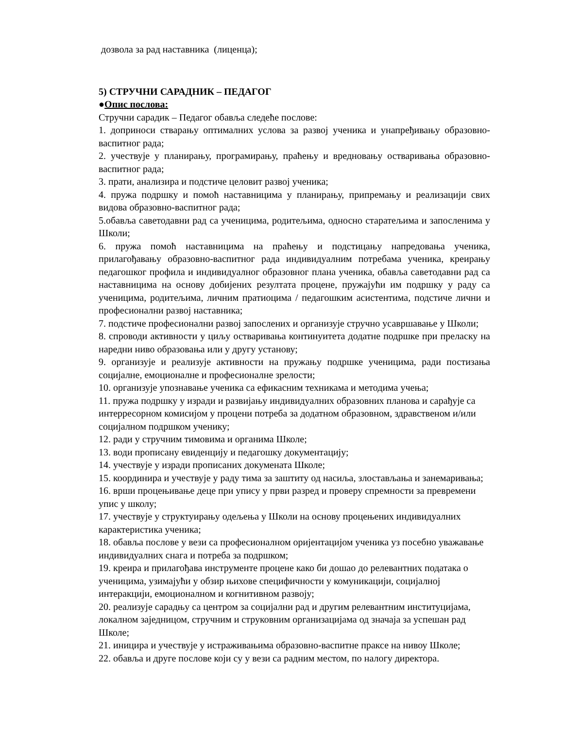дозвола за рад наставника (лиценца);
5) СТРУЧНИ САРАДНИК – ПЕДАГОГ
●Опис послова:
Стручни сарадик – Педагог обавља следеће послове:
1. доприноси стварању оптималних услова за развој ученика и унапређивању образовно-васпитног рада;
2. учествује у планирању, програмирању, праћењу и вредновању остваривања образовно-васпитног рада;
3. прати, анализира и подстиче целовит развој ученика;
4. пружа подршку и помоћ наставницима у планирању, припремању и реализацији свих видова образовно-васпитног рада;
5.обавља саветодавни рад са ученицима, родитељима, односно старатељима и запосленима у Школи;
6. пружа помоћ наставницима на праћењу и подстицању напредовања ученика, прилагођавању образовно-васпитног рада индивидуалним потребама ученика, креирању педагошког профила и индивидуалног образовног плана ученика, обавља саветодавни рад са наставницима на основу добијених резултата процене, пружајући им подршку у раду са ученицима, родитељима, личним пратиоцима / педагошким асистентима, подстиче лични и професионални развој наставника;
7. подстиче професионални развој запослених и организује стручно усавршавање у Школи;
8. спроводи активности у циљу остваривања континуитета додатне подршке при преласку на наредни ниво образовања или у другу установу;
9. организује и реализује активности на пружању подршке ученицима, ради постизања социјалне, емоционалне и професионалне зрелости;
10. организује упознавање ученика са ефикасним техникама и методима учења;
11. пружа подршку у изради и развијању индивидуалних образовних планова и сарађује са интерресорном комисијом у процени потреба за додатном образовном, здравственом и/или социјалном подршком ученику;
12. ради у стручним тимовима и органима Школе;
13. води прописану евиденцију и педагошку документацију;
14. учествује у изради прописаних докумената Школе;
15. координира и учествује у раду тима за заштиту од насиља, злостављања и занемаривања;
16. врши процењивање деце при упису у први разред и проверу спремности за превремени упис у школу;
17. учествује у структуирању одељења у Школи на основу процењених индивидуалних карактеристика ученика;
18. обавља послове у вези са професионалном оријентацијом ученика уз посебно уважавање индивидуалних снага и потреба за подршком;
19. креира и прилагођава инструменте процене како би дошао до релевантних података о ученицима, узимајући у обзир њихове специфичности у комуникацији, социјалној интеракцији, емоционалном и когнитивном развоју;
20. реализује сарадњу са центром за социјални рад и другим релевантним институцијама, локалном заједницом, стручним и струковним организацијама од значаја за успешан рад Школе;
21. иницира и учествује у истраживањима образовно-васпитне праксе на нивоу Школе;
22. обавља и друге послове који су у вези са радним местом, по налогу директора.